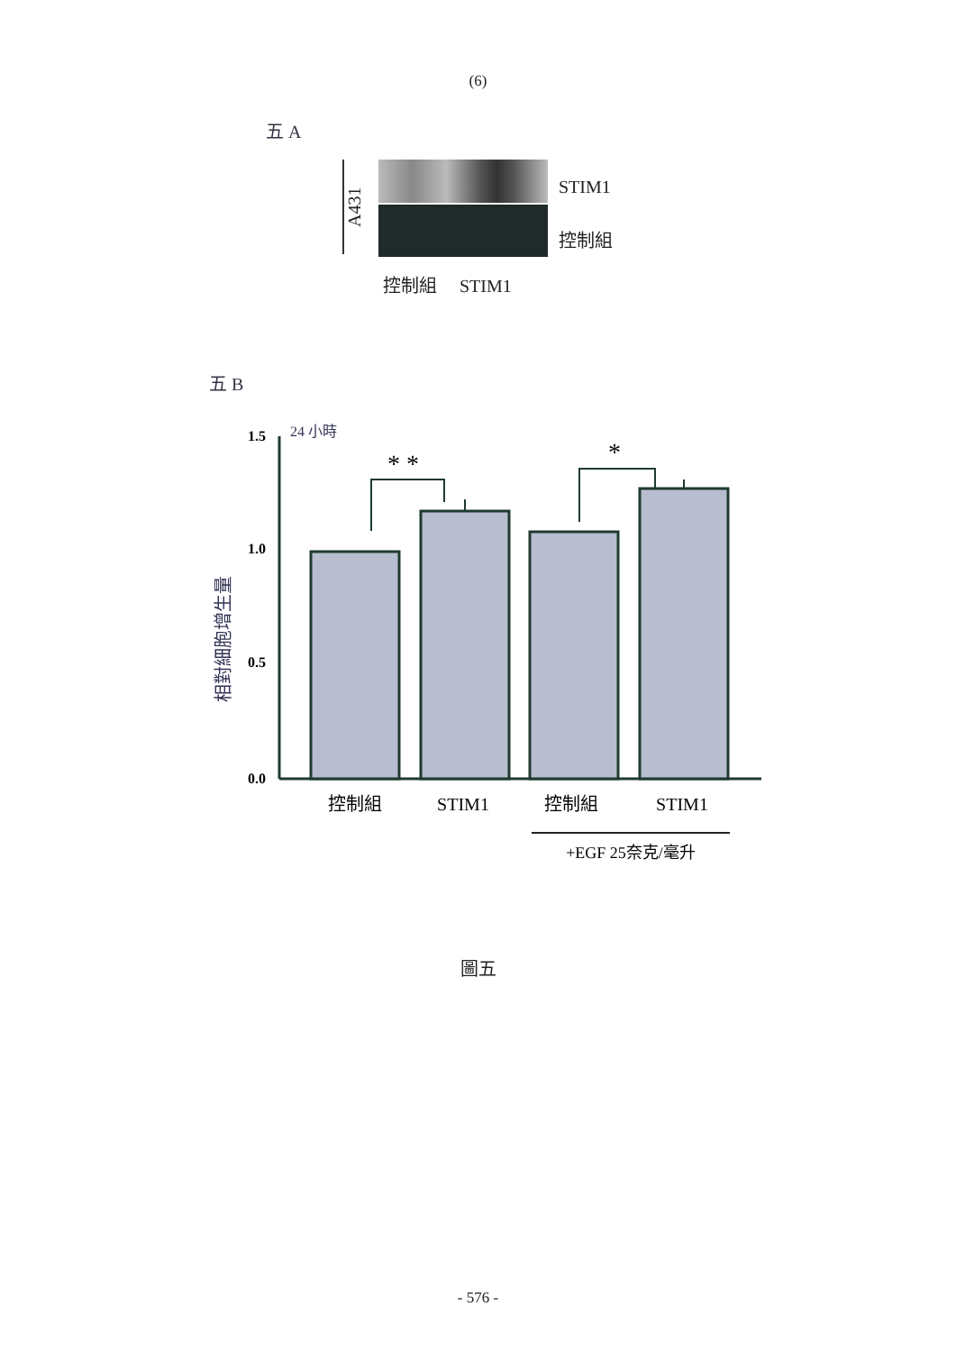(6)
五 A
A431
STIM1
控制組
控制組 STIM1
五 B
24 小時
1.5
1.0
0.5
0.0
相對細胞增生量
* *
*
控制組
STIM1
控制組
STIM1
+EGF 25奈克/毫升
圖五
- 576 -